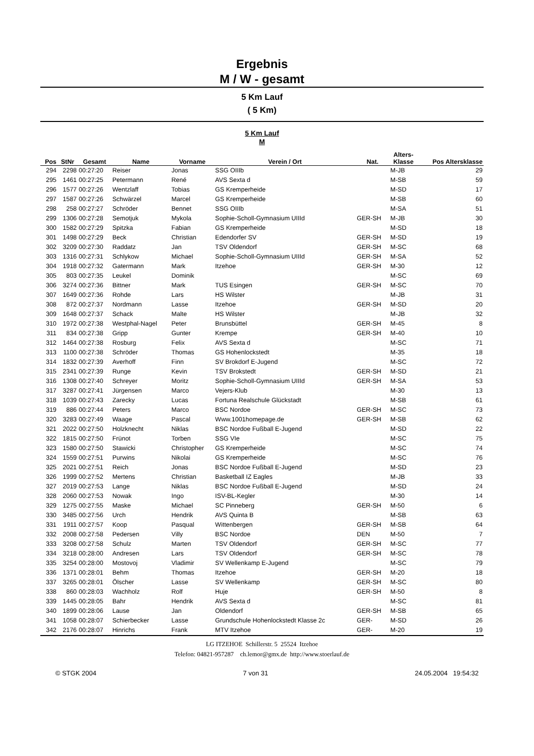Ergebnis
M / W - gesamt
5 Km Lauf
( 5 Km)
5 Km Lauf
M
| Pos | StNr | Gesamt | Name | Vorname | Verein / Ort | Nat. | Alters- Klasse | Pos Altersklasse |
| --- | --- | --- | --- | --- | --- | --- | --- | --- |
| 294 | 2298 | 00:27:20 | Reiser | Jonas | SSG OIIIb | | M-JB | 29 |
| 295 | 1461 | 00:27:25 | Petermann | René | AVS Sexta d | | M-SB | 59 |
| 296 | 1577 | 00:27:26 | Wentzlaff | Tobias | GS Kremperheide | | M-SD | 17 |
| 297 | 1587 | 00:27:26 | Schwärzel | Marcel | GS Kremperheide | | M-SB | 60 |
| 298 | 258 | 00:27:27 | Schröder | Bennet | SSG OIIIb | | M-SA | 51 |
| 299 | 1306 | 00:27:28 | Semotjuk | Mykola | Sophie-Scholl-Gymnasium UIIId | GER-SH | M-JB | 30 |
| 300 | 1582 | 00:27:29 | Spitzka | Fabian | GS Kremperheide | | M-SD | 18 |
| 301 | 1498 | 00:27:29 | Beck | Christian | Edendorfer SV | GER-SH | M-SD | 19 |
| 302 | 3209 | 00:27:30 | Raddatz | Jan | TSV Oldendorf | GER-SH | M-SC | 68 |
| 303 | 1316 | 00:27:31 | Schlykow | Michael | Sophie-Scholl-Gymnasium UIIId | GER-SH | M-SA | 52 |
| 304 | 1918 | 00:27:32 | Gatermann | Mark | Itzehoe | GER-SH | M-30 | 12 |
| 305 | 803 | 00:27:35 | Leukel | Dominik | | | M-SC | 69 |
| 306 | 3274 | 00:27:36 | Bittner | Mark | TUS Esingen | GER-SH | M-SC | 70 |
| 307 | 1649 | 00:27:36 | Rohde | Lars | HS Wilster | | M-JB | 31 |
| 308 | 872 | 00:27:37 | Nordmann | Lasse | Itzehoe | GER-SH | M-SD | 20 |
| 309 | 1648 | 00:27:37 | Schack | Malte | HS Wilster | | M-JB | 32 |
| 310 | 1972 | 00:27:38 | Westphal-Nagel | Peter | Brunsbüttel | GER-SH | M-45 | 8 |
| 311 | 834 | 00:27:38 | Gripp | Gunter | Krempe | GER-SH | M-40 | 10 |
| 312 | 1464 | 00:27:38 | Rosburg | Felix | AVS Sexta d | | M-SC | 71 |
| 313 | 1100 | 00:27:38 | Schröder | Thomas | GS Hohenlockstedt | | M-35 | 18 |
| 314 | 1832 | 00:27:39 | Averhoff | Finn | SV Brokdorf E-Jugend | | M-SC | 72 |
| 315 | 2341 | 00:27:39 | Runge | Kevin | TSV Brokstedt | GER-SH | M-SD | 21 |
| 316 | 1308 | 00:27:40 | Schreyer | Moritz | Sophie-Scholl-Gymnasium UIIId | GER-SH | M-SA | 53 |
| 317 | 3287 | 00:27:41 | Jürgensen | Marco | Vejers-Klub | | M-30 | 13 |
| 318 | 1039 | 00:27:43 | Zarecky | Lucas | Fortuna Realschule Glückstadt | | M-SB | 61 |
| 319 | 886 | 00:27:44 | Peters | Marco | BSC Nordoe | GER-SH | M-SC | 73 |
| 320 | 3283 | 00:27:49 | Waage | Pascal | Www.1001homepage.de | GER-SH | M-SB | 62 |
| 321 | 2022 | 00:27:50 | Holzknecht | Niklas | BSC Nordoe Fußball E-Jugend | | M-SD | 22 |
| 322 | 1815 | 00:27:50 | Frünot | Torben | SSG VIe | | M-SC | 75 |
| 323 | 1580 | 00:27:50 | Stawicki | Christopher | GS Kremperheide | | M-SC | 74 |
| 324 | 1559 | 00:27:51 | Purwins | Nikolai | GS Kremperheide | | M-SC | 76 |
| 325 | 2021 | 00:27:51 | Reich | Jonas | BSC Nordoe Fußball E-Jugend | | M-SD | 23 |
| 326 | 1999 | 00:27:52 | Mertens | Christian | Basketball IZ Eagles | | M-JB | 33 |
| 327 | 2019 | 00:27:53 | Lange | Niklas | BSC Nordoe Fußball E-Jugend | | M-SD | 24 |
| 328 | 2060 | 00:27:53 | Nowak | Ingo | ISV-BL-Kegler | | M-30 | 14 |
| 329 | 1275 | 00:27:55 | Maske | Michael | SC Pinneberg | GER-SH | M-50 | 6 |
| 330 | 3485 | 00:27:56 | Urch | Hendrik | AVS Quinta B | | M-SB | 63 |
| 331 | 1911 | 00:27:57 | Koop | Pasqual | Wittenbergen | GER-SH | M-SB | 64 |
| 332 | 2008 | 00:27:58 | Pedersen | Villy | BSC Nordoe | DEN | M-50 | 7 |
| 333 | 3208 | 00:27:58 | Schulz | Marten | TSV Oldendorf | GER-SH | M-SC | 77 |
| 334 | 3218 | 00:28:00 | Andresen | Lars | TSV Oldendorf | GER-SH | M-SC | 78 |
| 335 | 3254 | 00:28:00 | Mostovoj | Vladimir | SV Wellenkamp E-Jugend | | M-SC | 79 |
| 336 | 1371 | 00:28:01 | Behm | Thomas | Itzehoe | GER-SH | M-20 | 18 |
| 337 | 3265 | 00:28:01 | Ölscher | Lasse | SV Wellenkamp | GER-SH | M-SC | 80 |
| 338 | 860 | 00:28:03 | Wachholz | Rolf | Huje | GER-SH | M-50 | 8 |
| 339 | 1445 | 00:28:05 | Bahr | Hendrik | AVS Sexta d | | M-SC | 81 |
| 340 | 1899 | 00:28:06 | Lause | Jan | Oldendorf | GER-SH | M-SB | 65 |
| 341 | 1058 | 00:28:07 | Schierbecker | Lasse | Grundschule Hohenlockstedt Klasse 2c | GER- | M-SD | 26 |
| 342 | 2176 | 00:28:07 | Hinrichs | Frank | MTV Itzehoe | GER- | M-20 | 19 |
LG ITZEHOE Schillerstr. 5 25524 Itzehoe
Telefon: 04821-957287 ch.lemor@gmx.de http://www.stoerlauf.de
© STGK 2004 7 von 31 24.05.2004 19:54:32